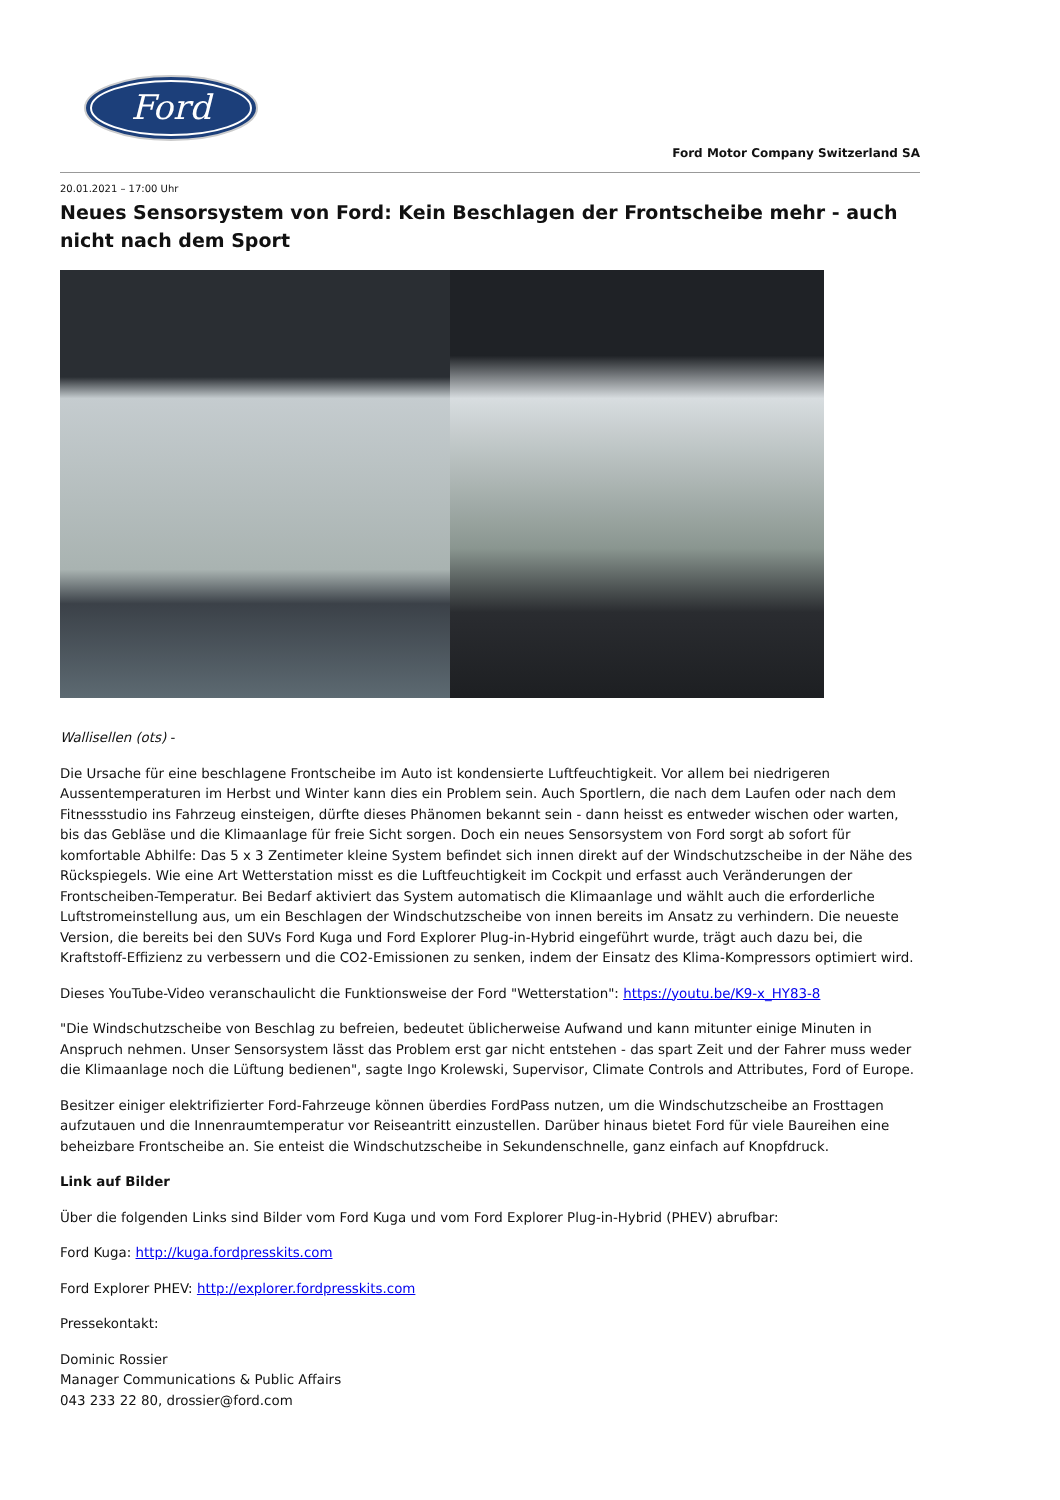Ford
Ford Motor Company Switzerland SA
20.01.2021 – 17:00 Uhr
Neues Sensorsystem von Ford: Kein Beschlagen der Frontscheibe mehr - auch nicht nach dem Sport
Wallisellen (ots) -
Die Ursache für eine beschlagene Frontscheibe im Auto ist kondensierte Luftfeuchtigkeit. Vor allem bei niedrigeren Aussentemperaturen im Herbst und Winter kann dies ein Problem sein. Auch Sportlern, die nach dem Laufen oder nach dem Fitnessstudio ins Fahrzeug einsteigen, dürfte dieses Phänomen bekannt sein - dann heisst es entweder wischen oder warten, bis das Gebläse und die Klimaanlage für freie Sicht sorgen. Doch ein neues Sensorsystem von Ford sorgt ab sofort für komfortable Abhilfe: Das 5 x 3 Zentimeter kleine System befindet sich innen direkt auf der Windschutzscheibe in der Nähe des Rückspiegels. Wie eine Art Wetterstation misst es die Luftfeuchtigkeit im Cockpit und erfasst auch Veränderungen der Frontscheiben-Temperatur. Bei Bedarf aktiviert das System automatisch die Klimaanlage und wählt auch die erforderliche Luftstromeinstellung aus, um ein Beschlagen der Windschutzscheibe von innen bereits im Ansatz zu verhindern. Die neueste Version, die bereits bei den SUVs Ford Kuga und Ford Explorer Plug-in-Hybrid eingeführt wurde, trägt auch dazu bei, die Kraftstoff-Effizienz zu verbessern und die CO2-Emissionen zu senken, indem der Einsatz des Klima-Kompressors optimiert wird.
Dieses YouTube-Video veranschaulicht die Funktionsweise der Ford "Wetterstation": https://youtu.be/K9-x_HY83-8
"Die Windschutzscheibe von Beschlag zu befreien, bedeutet üblicherweise Aufwand und kann mitunter einige Minuten in Anspruch nehmen. Unser Sensorsystem lässt das Problem erst gar nicht entstehen - das spart Zeit und der Fahrer muss weder die Klimaanlage noch die Lüftung bedienen", sagte Ingo Krolewski, Supervisor, Climate Controls and Attributes, Ford of Europe.
Besitzer einiger elektrifizierter Ford-Fahrzeuge können überdies FordPass nutzen, um die Windschutzscheibe an Frosttagen aufzutauen und die Innenraumtemperatur vor Reiseantritt einzustellen. Darüber hinaus bietet Ford für viele Baureihen eine beheizbare Frontscheibe an. Sie enteist die Windschutzscheibe in Sekundenschnelle, ganz einfach auf Knopfdruck.
Link auf Bilder
Über die folgenden Links sind Bilder vom Ford Kuga und vom Ford Explorer Plug-in-Hybrid (PHEV) abrufbar:
Ford Kuga: http://kuga.fordpresskits.com
Ford Explorer PHEV: http://explorer.fordpresskits.com
Pressekontakt:
Dominic Rossier
Manager Communications & Public Affairs
043 233 22 80, drossier@ford.com